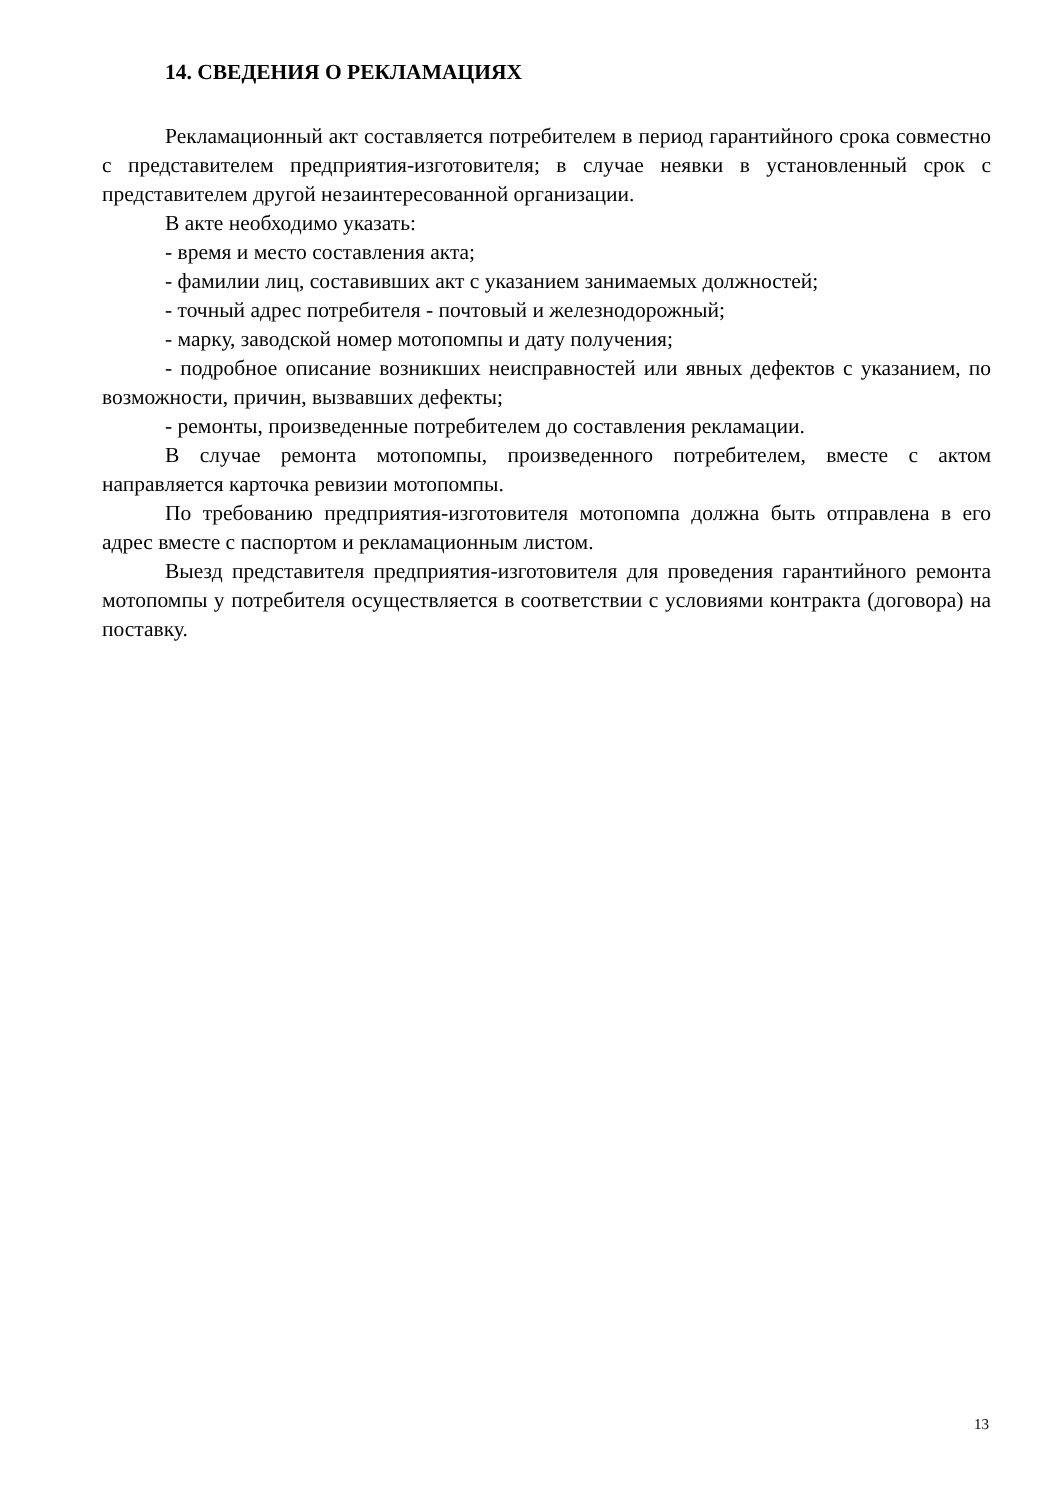14. СВЕДЕНИЯ О РЕКЛАМАЦИЯХ
Рекламационный акт составляется потребителем в период гарантийного срока совместно с представителем предприятия-изготовителя; в случае неявки в установленный срок с представителем другой незаинтересованной организации.
В акте необходимо указать:
- время и место составления акта;
- фамилии лиц, составивших акт с указанием занимаемых должностей;
- точный адрес потребителя - почтовый и железнодорожный;
- марку, заводской номер мотопомпы и дату получения;
- подробное описание возникших неисправностей или явных дефектов с указанием, по возможности, причин, вызвавших дефекты;
- ремонты, произведенные потребителем до составления рекламации.
В случае ремонта мотопомпы, произведенного потребителем, вместе с актом направляется карточка ревизии мотопомпы.
По требованию предприятия-изготовителя мотопомпа должна быть отправлена в его адрес вместе с паспортом и рекламационным листом.
Выезд представителя предприятия-изготовителя для проведения гарантийного ремонта мотопомпы у потребителя осуществляется в соответствии с условиями контракта (договора) на поставку.
13